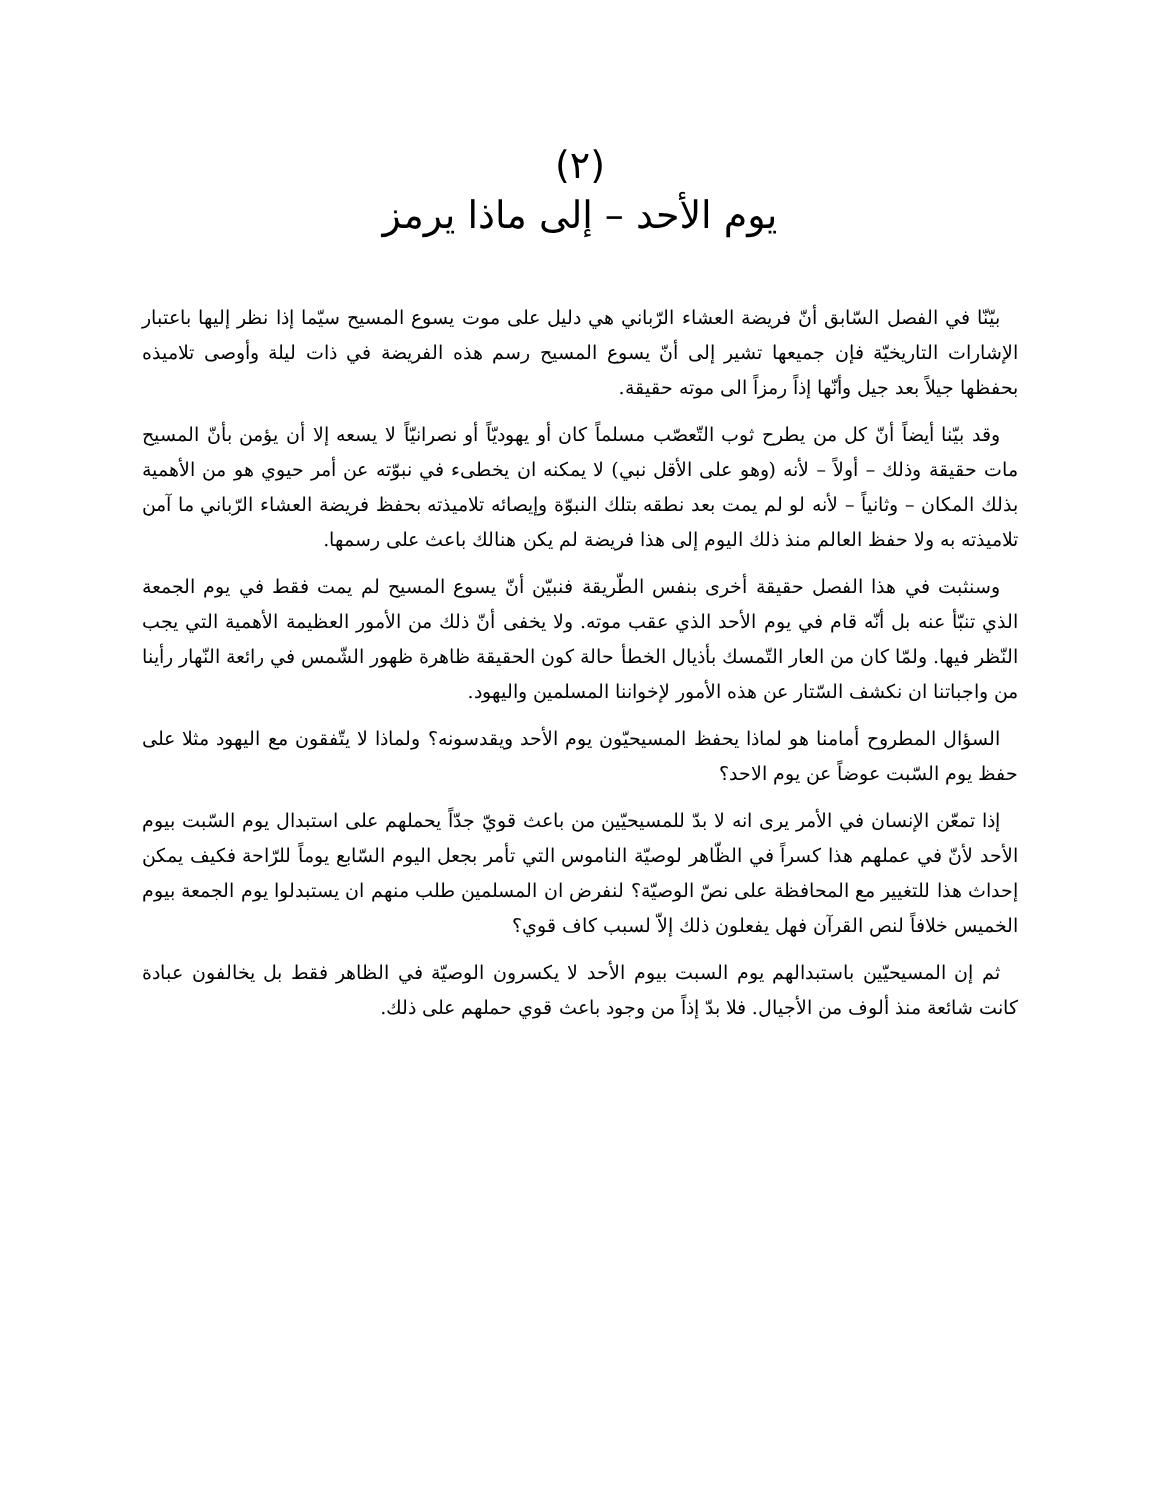(٢)
يوم الأحد – إلى ماذا يرمز
بيّنّا في الفصل السّابق أنّ فريضة العشاء الرّباني هي دليل على موت يسوع المسيح سيّما إذا نظر إليها باعتبار الإشارات التاريخيّة فإن جميعها تشير إلى أنّ يسوع المسيح رسم هذه الفريضة في ذات ليلة وأوصى تلاميذه بحفظها جيلاً بعد جيل وأنّها إذاً رمزاً الى موته حقيقة.
وقد بيّنا أيضاً أنّ كل من يطرح ثوب التّعصّب مسلماً كان أو يهوديّاً أو نصرانيّاً لا يسعه إلا أن يؤمن بأنّ المسيح مات حقيقة وذلك – أولاً – لأنه (وهو على الأقل نبي) لا يمكنه ان يخطىء في نبوّته عن أمر حيوي هو من الأهمية بذلك المكان – وثانياً – لأنه لو لم يمت بعد نطقه بتلك النبوّة وإيصائه تلاميذته بحفظ فريضة العشاء الرّباني ما آمن تلاميذته به ولا حفظ العالم منذ ذلك اليوم إلى هذا فريضة لم يكن هنالك باعث على رسمها.
وسنثبت في هذا الفصل حقيقة أخرى بنفس الطّريقة فنبيّن أنّ يسوع المسيح لم يمت فقط في يوم الجمعة الذي تنبّأ عنه بل أنّه قام في يوم الأحد الذي عقب موته. ولا يخفى أنّ ذلك من الأمور العظيمة الأهمية التي يجب النّظر فيها. ولمّا كان من العار التّمسك بأذيال الخطأ حالة كون الحقيقة ظاهرة ظهور الشّمس في رائعة النّهار رأينا من واجباتنا ان نكشف السّتار عن هذه الأمور لإخواننا المسلمين واليهود.
السؤال المطروح أمامنا هو لماذا يحفظ المسيحيّون يوم الأحد ويقدسونه؟ ولماذا لا يتّفقون مع اليهود مثلا على حفظ يوم السّبت عوضاً عن يوم الاحد؟
إذا تمعّن الإنسان في الأمر يرى انه لا بدّ للمسيحيّين من باعث قويّ جدّاً يحملهم على استبدال يوم السّبت بيوم الأحد لأنّ في عملهم هذا كسراً في الظّاهر لوصيّة الناموس التي تأمر بجعل اليوم السّابع يوماً للرّاحة فكيف يمكن إحداث هذا للتغيير مع المحافظة على نصّ الوصيّة؟ لنفرض ان المسلمين طلب منهم ان يستبدلوا يوم الجمعة بيوم الخميس خلافاً لنص القرآن فهل يفعلون ذلك إلاّ لسبب كاف قوي؟
ثم إن المسيحيّين باستبدالهم يوم السبت بيوم الأحد لا يكسرون الوصيّة في الظاهر فقط بل يخالفون عبادة كانت شائعة منذ ألوف من الأجيال. فلا بدّ إذاً من وجود باعث قوي حملهم على ذلك.